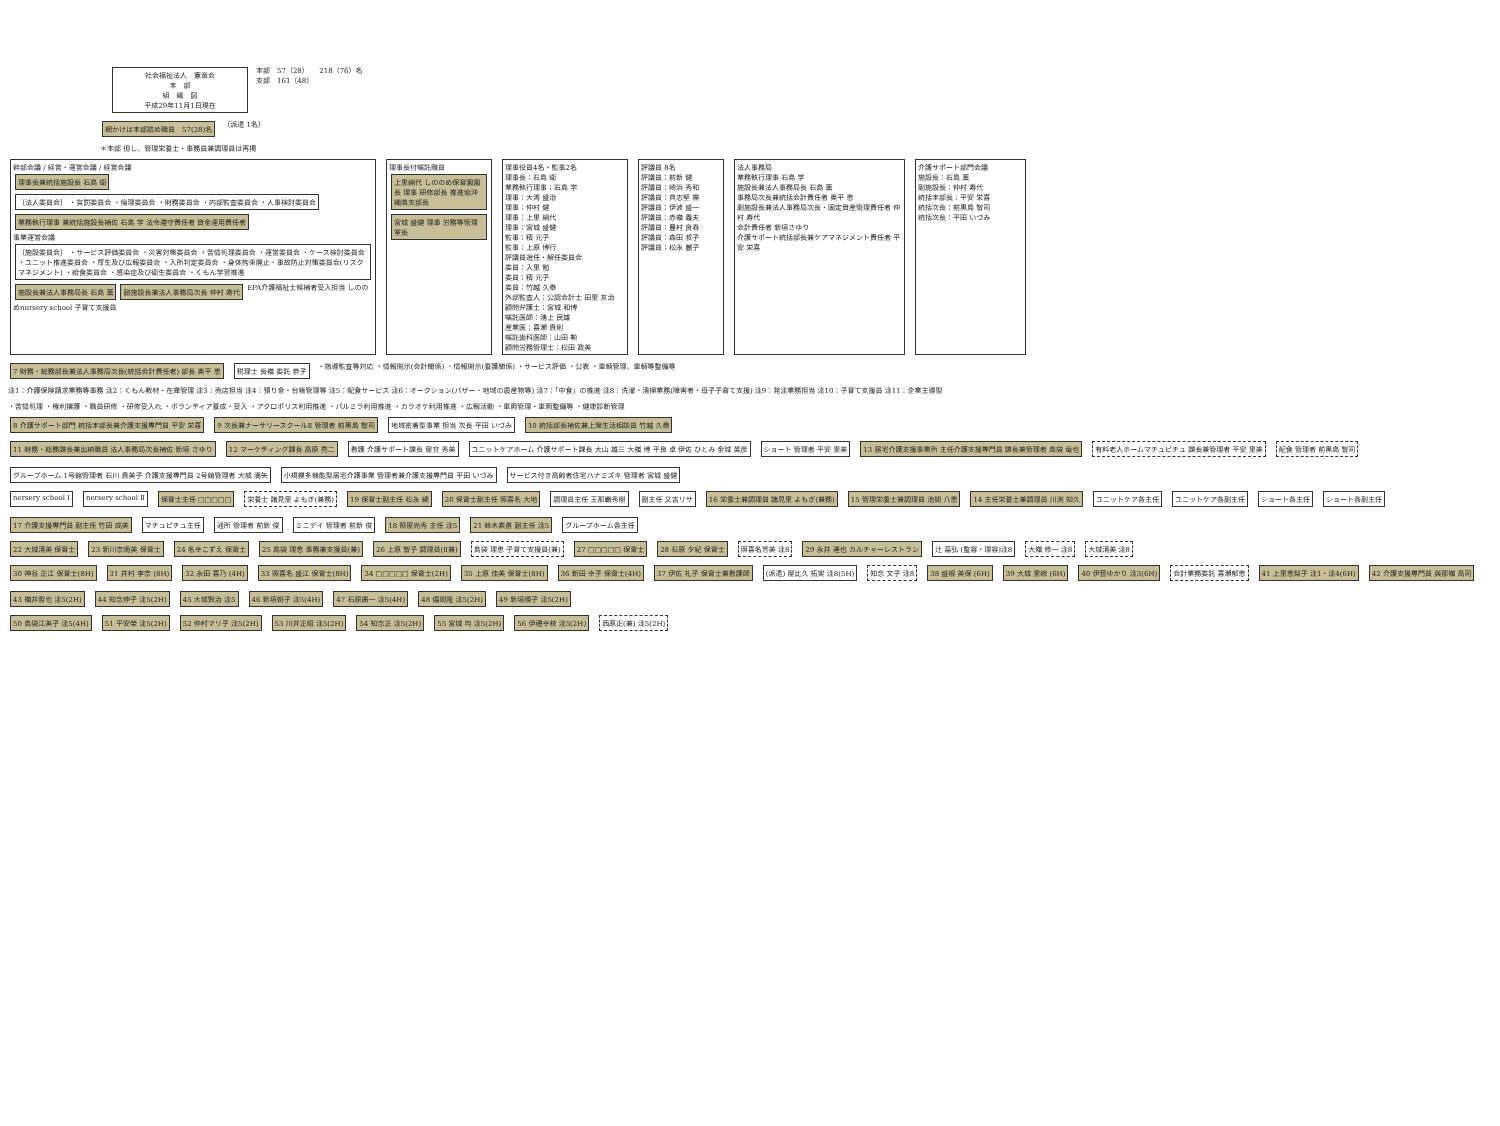社会福祉法人　憲章会
本　部
組　織　図
平成29年11月1日現在
本部　57（28）
支部　161（48）
218（76）名
網かけは本部詰め職員　57(28)名
（派遣 1名）
＊本部 但し、管理栄養士・事務員兼調理員は再掲
幹部会議 / 経営・運営会議 / 経営会議
理事長兼統括施設長 石島 衛 〔法人委員会〕 ・賞罰委員会 ・倫理委員会 ・財務委員会 ・内部監査委員会 ・人事検討委員会 業務執行理事 兼統括施設長補佐 石島 学 法令遵守責任者 資金運用責任者
事業運営会議
〔施設委員会〕 ・サービス評価委員会 ・災害対策委員会 ・苦情処理委員会 ・運営委員会 ・ケース検討委員会 ・ユニット推進委員会 ・厚生及び広報委員会 ・入所判定委員会 ・身体拘束廃止・事故防止対策委員会(リスクマネジメント) ・給食委員会 ・感染症及び衛生委員会 ・くもん学習推進 施設長兼法人事務局長 石島 薫 副施設長兼法人事務局次長 仲村 寿代 EPA介護福祉士候補者受入担当 しののめnursery school 子育て支援員
理事長付嘱託職員
上里絹代 しののめ保育園園長 理事 研修部長 推進協沖縄県支部長 宮城 盛健 理事 労務等管理室長
理事役員4名・監事2名
理事長：石島 衛
業務執行理事：石島 学
理事：大湾 盛治
理事：仲村 健
理事：上里 絹代
理事：宮城 盛健
監事：積 元子
監事：上原 博行
評議員選任・解任委員会
委員：入里 勉
委員：積 元子
委員：竹越 久泰
外部監査人：公認会計士 田里 友治
顧問弁護士：宮城 和博
嘱託医師：湧上 民雄
産業医：喜瀬 貴則
嘱託歯科医師：山田 勲
顧問労務管理士：松田 政美
評議員 8名
評議員：前新 健
評議員：崎浜 秀和
評議員：具志堅 廣
評議員：伊波 盛一
評議員：赤嶺 義夫
評議員：豊村 良春
評議員：森田 叔子
評議員：松永 麗子
法人事務局
業務執行理事 石島 学
施設長兼法人事務局長 石島 薫
事務局次長兼統括会計責任者 奥平 恵
副施設長兼法人事務局次長・固定資産管理責任者 仲村 寿代
会計責任者 新垣さゆり
介護サポート統括部長兼ケアマネジメント責任者 平安 栄喜
介護サポート部門会議
施設長：石島 薫
副施設長：仲村 寿代
統括本部長：平安 栄喜
統括次長：前黒島 智司
統括次長：平田 いづみ
7 財務・総務部長兼法人事務局次長(統括会計責任者) 部長 奥平 恵 税理士 長嶺 委託 恭子 ・指導監査等対応 ・情報開示(会計関係) ・情報開示(養護関係) ・サービス評価 ・公表 ・車輌管理、車輌等整備等
注1：介護保険請求業務等事務 注2：くもん教材・在庫管理 注3：売店担当 注4：預り金・台帳管理等 注5：配食サービス 注6：オークション(バザー・地域の農産物等) 注7：「中食」の推進 注8：洗濯・清掃業務(障害者・母子子育て支援) 注9：発注業務担当 注10：子育て支援員 注11：企業主導型 ・苦情処理 ・権利擁護 ・職員研修 ・研修受入れ ・ボランティア養成・受入 ・アクロポリス利用推進 ・パルミラ利用推進 ・カラオケ利用推進 ・広報活動 ・車両管理・車両整備等 ・健康診断管理
8 介護サポート部門 統括本部長兼介護支援専門員 平安 栄喜 9 次長兼ナーサリースクールⅡ 管理者 前黒島 智司 地域密着型事業 担当 次長 平田 いづみ 10 統括部長補佐兼上席生活相談員 竹越 久泰
11 財務・総務課長兼出納職員 法人事務局次長補佐 新垣 さゆり 12 マーケティング課長 高原 亮二 看護 介護サポート課長 屋宜 秀美 ユニットケアホーム 介護サポート課長 大山 雄三 大嶺 博 平良 卓 伊佐 ひとみ 金城 英彦 ショート 管理者 平安 里美 13 居宅介護支援事業所 主任介護支援専門員 課長兼管理者 島袋 竜也 有料老人ホームマチュピチュ 課長兼管理者 平安 里美 配食 管理者 前黒島 智司 グループホーム 1号館管理者 石川 貴美子 介護支援専門員 2号館管理者 大城 満矢 小規模多機能型居宅介護事業 管理者兼介護支援専門員 平田 いづみ サービス付き高齢者住宅ハナミズキ 管理者 宮城 盛健
nersery school Ⅰ nersery school Ⅱ 保育士主任 □□□□□ 栄養士 諸見里 よもぎ(兼務) 19 保育士副主任 松永 綾 20 保育士副主任 照喜名 大地 調理員主任 王那覇秀樹 副主任 又吉リサ 16 栄養士兼調理員 諸見里 よもぎ(兼務) 15 管理栄養士兼調理員 池間 八恵 14 主任栄養士兼調理員 川渕 知久 ユニットケア各主任 ユニットケア各副主任 ショート各主任 ショート各副主任 17 介護支援専門員 副主任 竹田 成美 マチュピチュ主任 通所 管理者 前新 俊 ミニデイ 管理者 前新 俊 18 照屋尚秀 主任 注5 21 鈴木素直 副主任 注5 グループホーム各主任
22 大城清美 保育士 23 新川奈南美 保育士 24 名幸こずえ 保育士 25 島袋 理恵 事務兼支援員(兼) 26 上原 智子 調理員(Ⅱ兼) 島袋 理恵 子育て支援員(兼) 27 □□□□□ 保育士 28 石原 夕紀 保育士 照喜名芳美 注8 29 永井 達也 カルチャーレストラン 辻 嘉弘 (整容・理容)注8 大嶺 修一 注8 大城清美 注8
30 神谷 正江 保育士(8H) 31 井村 李奈 (8H) 32 永田 喜乃 (4H) 33 照喜名 盛江 保育士(8H) 34 □□□□□ 保育士(2H) 35 上原 佳美 保育士(8H) 36 新田 幸子 保育士(4H) 37 伊佐 礼子 保育士兼看護師 (派遣) 屋比久 拓実 注8(5H) 知念 文子 注8 38 盛根 美保 (6H) 39 大城 里絵 (6H) 40 伊藝ゆかり 注3(6H) 会計業務委託 喜瀬郁恵 41 上里恵梨子 注1・注4(6H) 42 介護支援専門員 與那嶺 高司 43 嶺井哲也 注5(2H) 44 知念伸子 注5(2H) 45 大城賢治 注5 46 新垣朝子 注5(4H) 47 石原廣一 注5(4H) 48 儀間隆 注5(2H) 49 新垣順子 注5(2H)
50 島袋江美子 注5(4H) 51 平安榮 注5(2H) 52 仲村マリ子 注5(2H) 53 川井正昭 注5(2H) 54 知念正 注5(2H) 55 宮城 均 注5(2H) 56 伊禮幸枝 注5(2H) 西原正(兼) 注5(2H)